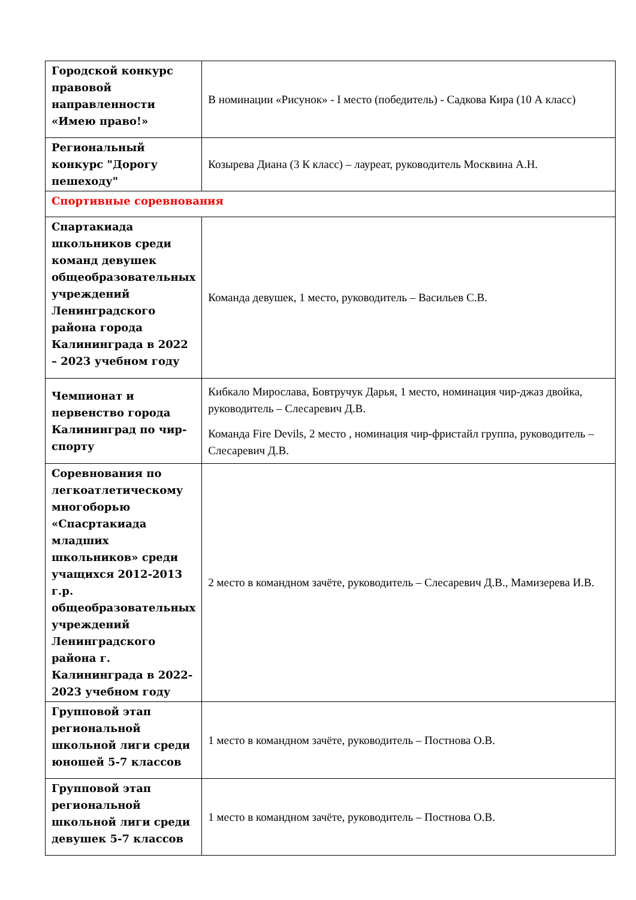| Городской конкурс правовой направленности «Имею право!» | В номинации «Рисунок» - I место (победитель) - Садкова Кира (10 А класс) |
| Региональный конкурс "Дорогу пешеходу" | Козырева Диана (3 К класс) – лауреат, руководитель Москвина А.Н. |
| Спортивные соревнования | |
| Спартакиада школьников среди команд девушек общеобразовательных учреждений Ленинградского района города Калининграда в 2022 – 2023 учебном году | Команда девушек, 1 место, руководитель – Васильев С.В. |
| Чемпионат и первенство города Калининград по чир-спорту | Кибкало Мирослава, Бовтручук Дарья, 1 место, номинация чир-джаз двойка, руководитель – Слесаревич Д.В. Команда Fire Devils, 2 место , номинация чир-фристайл группа, руководитель – Слесаревич Д.В. |
| Соревнования по легкоатлетическому многоборью «Спасртакиада младших школьников» среди учащихся 2012-2013 г.р. общеобразовательных учреждений Ленинградского района г. Калининграда в 2022-2023 учебном году | 2 место в командном зачёте, руководитель – Слесаревич Д.В., Мамизерева И.В. |
| Групповой этап региональной школьной лиги среди юношей 5-7 классов | 1 место в командном зачёте, руководитель – Постнова О.В. |
| Групповой этап региональной школьной лиги среди девушек 5-7 классов | 1 место в командном зачёте, руководитель – Постнова О.В. |